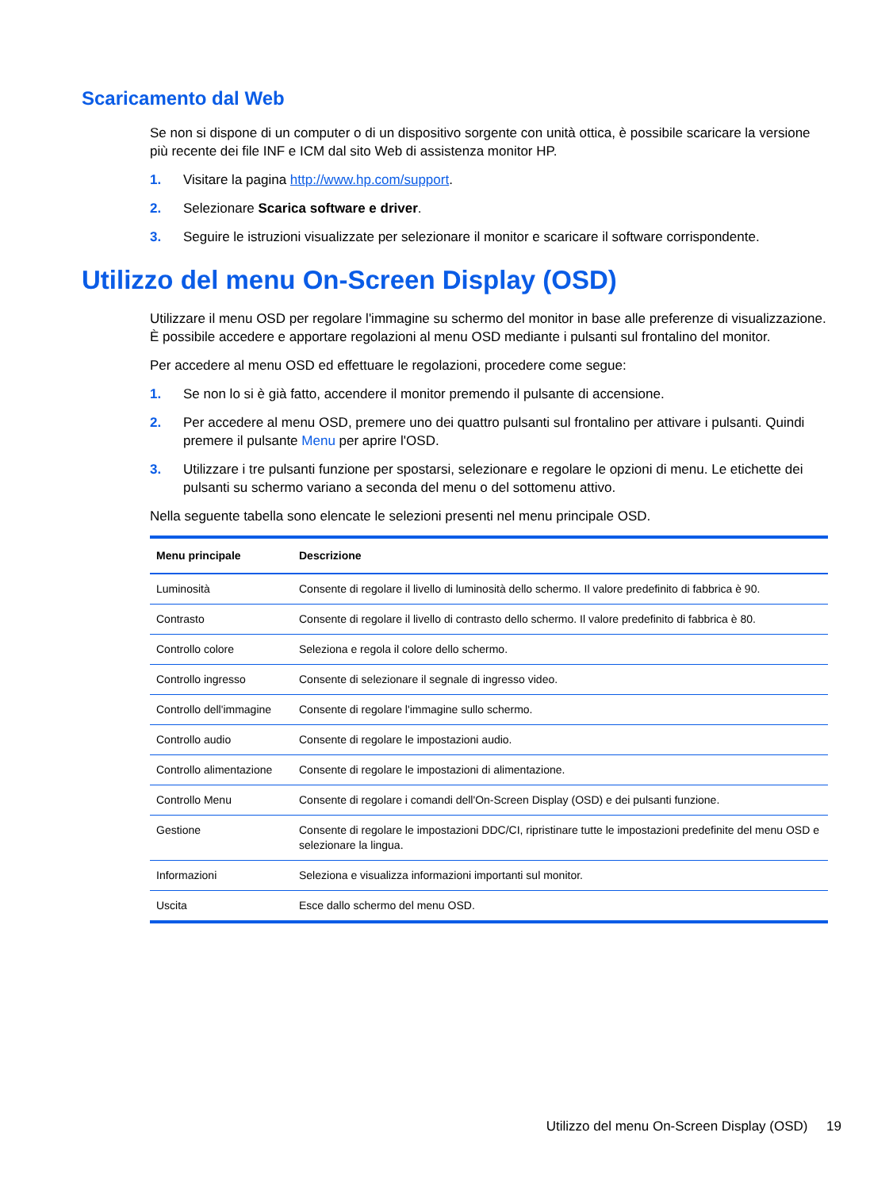Scaricamento dal Web
Se non si dispone di un computer o di un dispositivo sorgente con unità ottica, è possibile scaricare la versione più recente dei file INF e ICM dal sito Web di assistenza monitor HP.
1. Visitare la pagina http://www.hp.com/support.
2. Selezionare Scarica software e driver.
3. Seguire le istruzioni visualizzate per selezionare il monitor e scaricare il software corrispondente.
Utilizzo del menu On-Screen Display (OSD)
Utilizzare il menu OSD per regolare l'immagine su schermo del monitor in base alle preferenze di visualizzazione. È possibile accedere e apportare regolazioni al menu OSD mediante i pulsanti sul frontalino del monitor.
Per accedere al menu OSD ed effettuare le regolazioni, procedere come segue:
1. Se non lo si è già fatto, accendere il monitor premendo il pulsante di accensione.
2. Per accedere al menu OSD, premere uno dei quattro pulsanti sul frontalino per attivare i pulsanti. Quindi premere il pulsante Menu per aprire l'OSD.
3. Utilizzare i tre pulsanti funzione per spostarsi, selezionare e regolare le opzioni di menu. Le etichette dei pulsanti su schermo variano a seconda del menu o del sottomenu attivo.
Nella seguente tabella sono elencate le selezioni presenti nel menu principale OSD.
| Menu principale | Descrizione |
| --- | --- |
| Luminosità | Consente di regolare il livello di luminosità dello schermo. Il valore predefinito di fabbrica è 90. |
| Contrasto | Consente di regolare il livello di contrasto dello schermo. Il valore predefinito di fabbrica è 80. |
| Controllo colore | Seleziona e regola il colore dello schermo. |
| Controllo ingresso | Consente di selezionare il segnale di ingresso video. |
| Controllo dell'immagine | Consente di regolare l'immagine sullo schermo. |
| Controllo audio | Consente di regolare le impostazioni audio. |
| Controllo alimentazione | Consente di regolare le impostazioni di alimentazione. |
| Controllo Menu | Consente di regolare i comandi dell'On-Screen Display (OSD) e dei pulsanti funzione. |
| Gestione | Consente di regolare le impostazioni DDC/CI, ripristinare tutte le impostazioni predefinite del menu OSD e selezionare la lingua. |
| Informazioni | Seleziona e visualizza informazioni importanti sul monitor. |
| Uscita | Esce dallo schermo del menu OSD. |
Utilizzo del menu On-Screen Display (OSD) 19